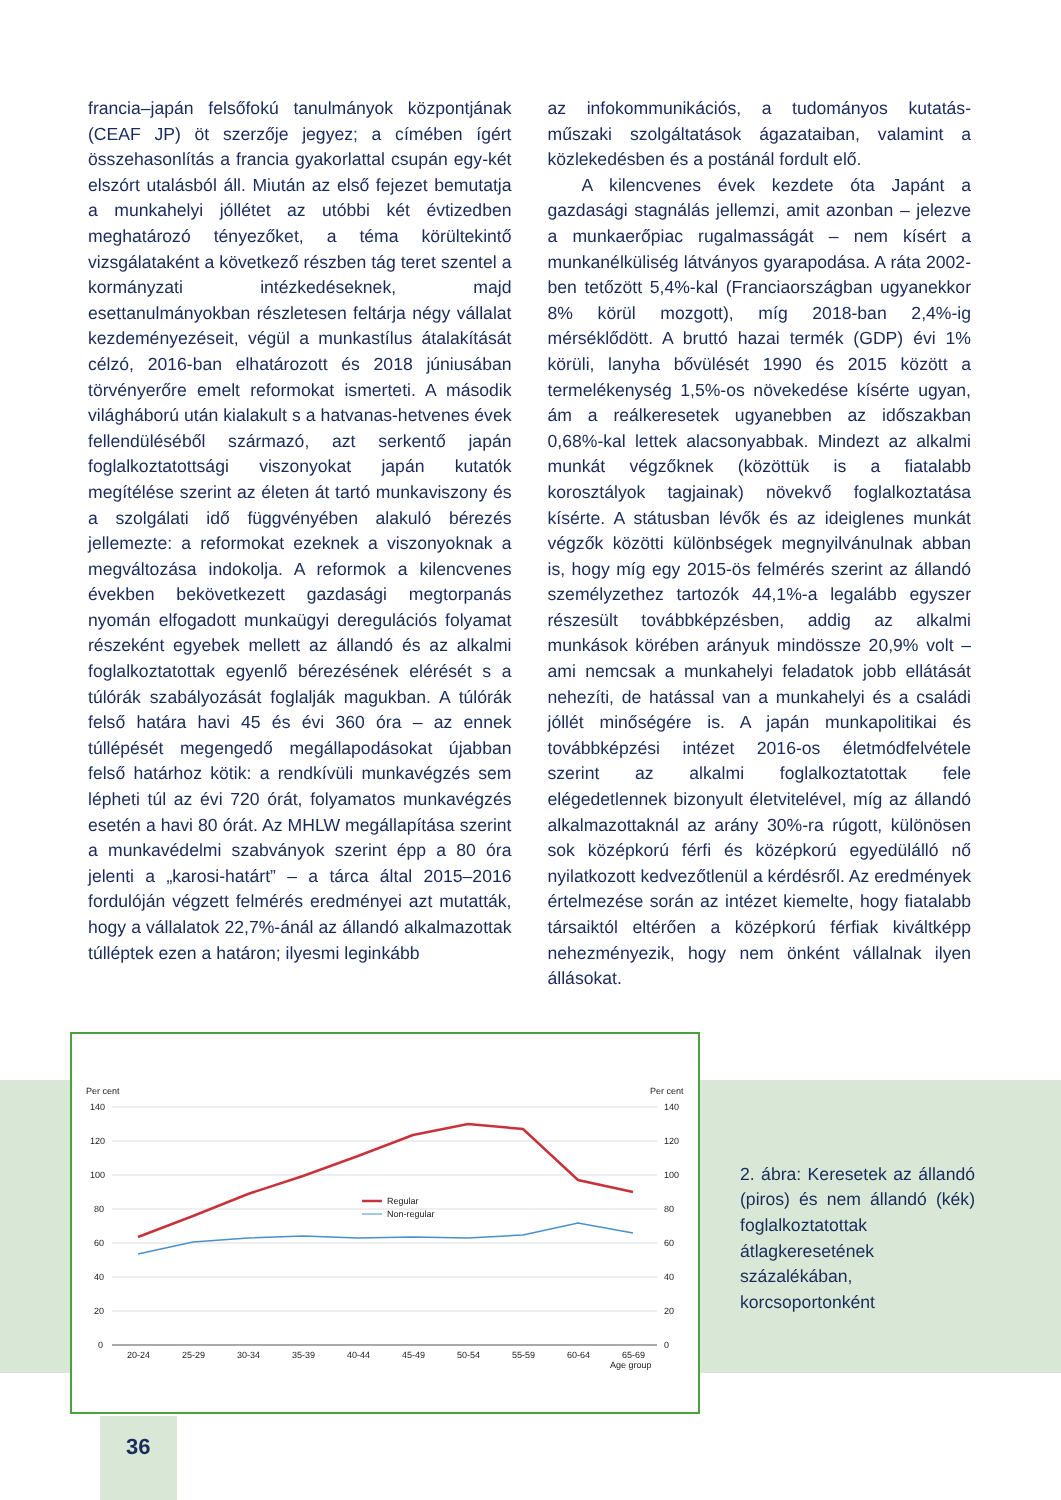francia–japán felsőfokú tanulmányok központjának (CEAF JP) öt szerzője jegyez; a címében ígért összehasonlítás a francia gyakorlattal csupán egy-két elszórt utalásból áll. Miután az első fejezet bemutatja a munkahelyi jóllétet az utóbbi két évtizedben meghatározó tényezőket, a téma körültekintő vizsgálataként a következő részben tág teret szentel a kormányzati intézkedéseknek, majd esettanulmányokban részletesen feltárja négy vállalat kezdeményezéseit, végül a munkastílus átalakítását célzó, 2016-ban elhatározott és 2018 júniusában törvényerőre emelt reformokat ismerteti. A második világháború után kialakult s a hatvanas-hetvenes évek fellendüléséből származó, azt serkentő japán foglalkoztatottsági viszonyokat japán kutatók megítélése szerint az életen át tartó munkaviszony és a szolgálati idő függvényében alakuló bérezés jellemezte: a reformokat ezeknek a viszonyoknak a megváltozása indokolja. A reformok a kilencvenes években bekövetkezett gazdasági megtorpanás nyomán elfogadott munkaügyi deregulációs folyamat részeként egyebek mellett az állandó és az alkalmi foglalkoztatottak egyenlő bérezésének elérését s a túlórák szabályozását foglalják magukban. A túlórák felső határa havi 45 és évi 360 óra – az ennek túllépését megengedő megállapodásokat újabban felső határhoz kötik: a rendkívüli munkavégzés sem lépheti túl az évi 720 órát, folyamatos munkavégzés esetén a havi 80 órát. Az MHLW megállapítása szerint a munkavédelmi szabványok szerint épp a 80 óra jelenti a „karosi-határt” – a tárca által 2015–2016 fordulóján végzett felmérés eredményei azt mutatták, hogy a vállalatok 22,7%-ánál az állandó alkalmazottak túlléptek ezen a határon; ilyesmi leginkább
az infokommunikációs, a tudományos kutatás-műszaki szolgáltatások ágazataiban, valamint a közlekedésben és a postánál fordult elő.
A kilencvenes évek kezdete óta Japánt a gazdasági stagnálás jellemzi, amit azonban – jelezve a munkaerőpiac rugalmasságát – nem kísért a munkanélküliség látványos gyarapodása. A ráta 2002-ben tetőzött 5,4%-kal (Franciaországban ugyanekkor 8% körül mozgott), míg 2018-ban 2,4%-ig mérséklődött. A bruttó hazai termék (GDP) évi 1% körüli, lanyha bővülését 1990 és 2015 között a termelékenység 1,5%-os növekedése kísérte ugyan, ám a reálkeresetek ugyanebben az időszakban 0,68%-kal lettek alacsonyabbak. Mindezt az alkalmi munkát végzőknek (közöttük is a fiatalabb korosztályok tagjainak) növekvő foglalkoztatása kísérte. A státusban lévők és az ideiglenes munkát végzők közötti különbségek megnyilvánulnak abban is, hogy míg egy 2015-ös felmérés szerint az állandó személyzethez tartozók 44,1%-a legalább egyszer részesült továbbképzésben, addig az alkalmi munkások körében arányuk mindössze 20,9% volt – ami nemcsak a munkahelyi feladatok jobb ellátását nehezíti, de hatással van a munkahelyi és a családi jóllét minőségére is. A japán munkapolitikai és továbbképzési intézet 2016-os életmódfelvétele szerint az alkalmi foglalkoztatottak fele elégedetlennek bizonyult életvitelével, míg az állandó alkalmazottaknál az arány 30%-ra rúgott, különösen sok középkorú férfi és középkorú egyedülálló nő nyilatkozott kedvezőtlenül a kérdésről. Az eredmények értelmezése során az intézet kiemelte, hogy fiatalabb társaiktól eltérően a középkorú férfiak kiváltképp nehezményezik, hogy nem önként vállalnak ilyen állásokat.
Per cent
Per cent
140
120
100
80
60
40
20
0
140
120
100
80
60
40
20
0
20-24
25-29
30-34
35-39
40-44
45-49
50-54
55-59
60-64
65-69
Age group
Regular
Non-regular
2. ábra: Keresetek az állandó (piros) és nem állandó (kék) foglalkoztatottak átlagkeresetének százalékában, korcsoportonként
36